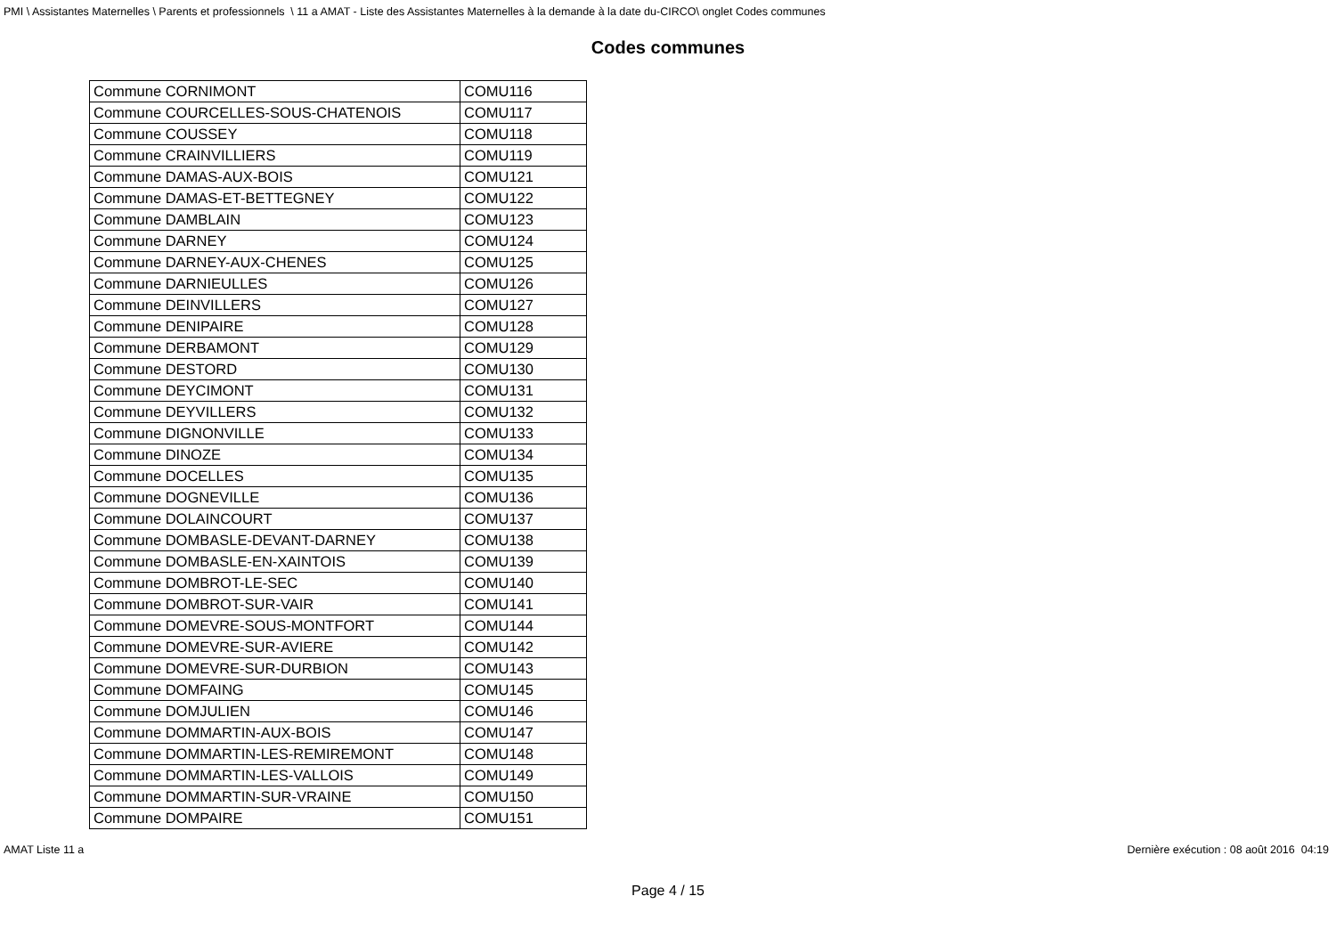PMI \ Assistantes Maternelles \ Parents et professionnels \ 11 a AMAT - Liste des Assistantes Maternelles à la demande à la date du-CIRCO\ onglet Codes communes
Codes communes
| Commune CORNIMONT | COMU116 |
| Commune COURCELLES-SOUS-CHATENOIS | COMU117 |
| Commune COUSSEY | COMU118 |
| Commune CRAINVILLIERS | COMU119 |
| Commune DAMAS-AUX-BOIS | COMU121 |
| Commune DAMAS-ET-BETTEGNEY | COMU122 |
| Commune DAMBLAIN | COMU123 |
| Commune DARNEY | COMU124 |
| Commune DARNEY-AUX-CHENES | COMU125 |
| Commune DARNIEULLES | COMU126 |
| Commune DEINVILLERS | COMU127 |
| Commune DENIPAIRE | COMU128 |
| Commune DERBAMONT | COMU129 |
| Commune DESTORD | COMU130 |
| Commune DEYCIMONT | COMU131 |
| Commune DEYVILLERS | COMU132 |
| Commune DIGNONVILLE | COMU133 |
| Commune DINOZE | COMU134 |
| Commune DOCELLES | COMU135 |
| Commune DOGNEVILLE | COMU136 |
| Commune DOLAINCOURT | COMU137 |
| Commune DOMBASLE-DEVANT-DARNEY | COMU138 |
| Commune DOMBASLE-EN-XAINTOIS | COMU139 |
| Commune DOMBROT-LE-SEC | COMU140 |
| Commune DOMBROT-SUR-VAIR | COMU141 |
| Commune DOMEVRE-SOUS-MONTFORT | COMU144 |
| Commune DOMEVRE-SUR-AVIERE | COMU142 |
| Commune DOMEVRE-SUR-DURBION | COMU143 |
| Commune DOMFAING | COMU145 |
| Commune DOMJULIEN | COMU146 |
| Commune DOMMARTIN-AUX-BOIS | COMU147 |
| Commune DOMMARTIN-LES-REMIREMONT | COMU148 |
| Commune DOMMARTIN-LES-VALLOIS | COMU149 |
| Commune DOMMARTIN-SUR-VRAINE | COMU150 |
| Commune DOMPAIRE | COMU151 |
AMAT Liste 11 a Dernière exécution : 08 août 2016 04:19
Page 4 / 15